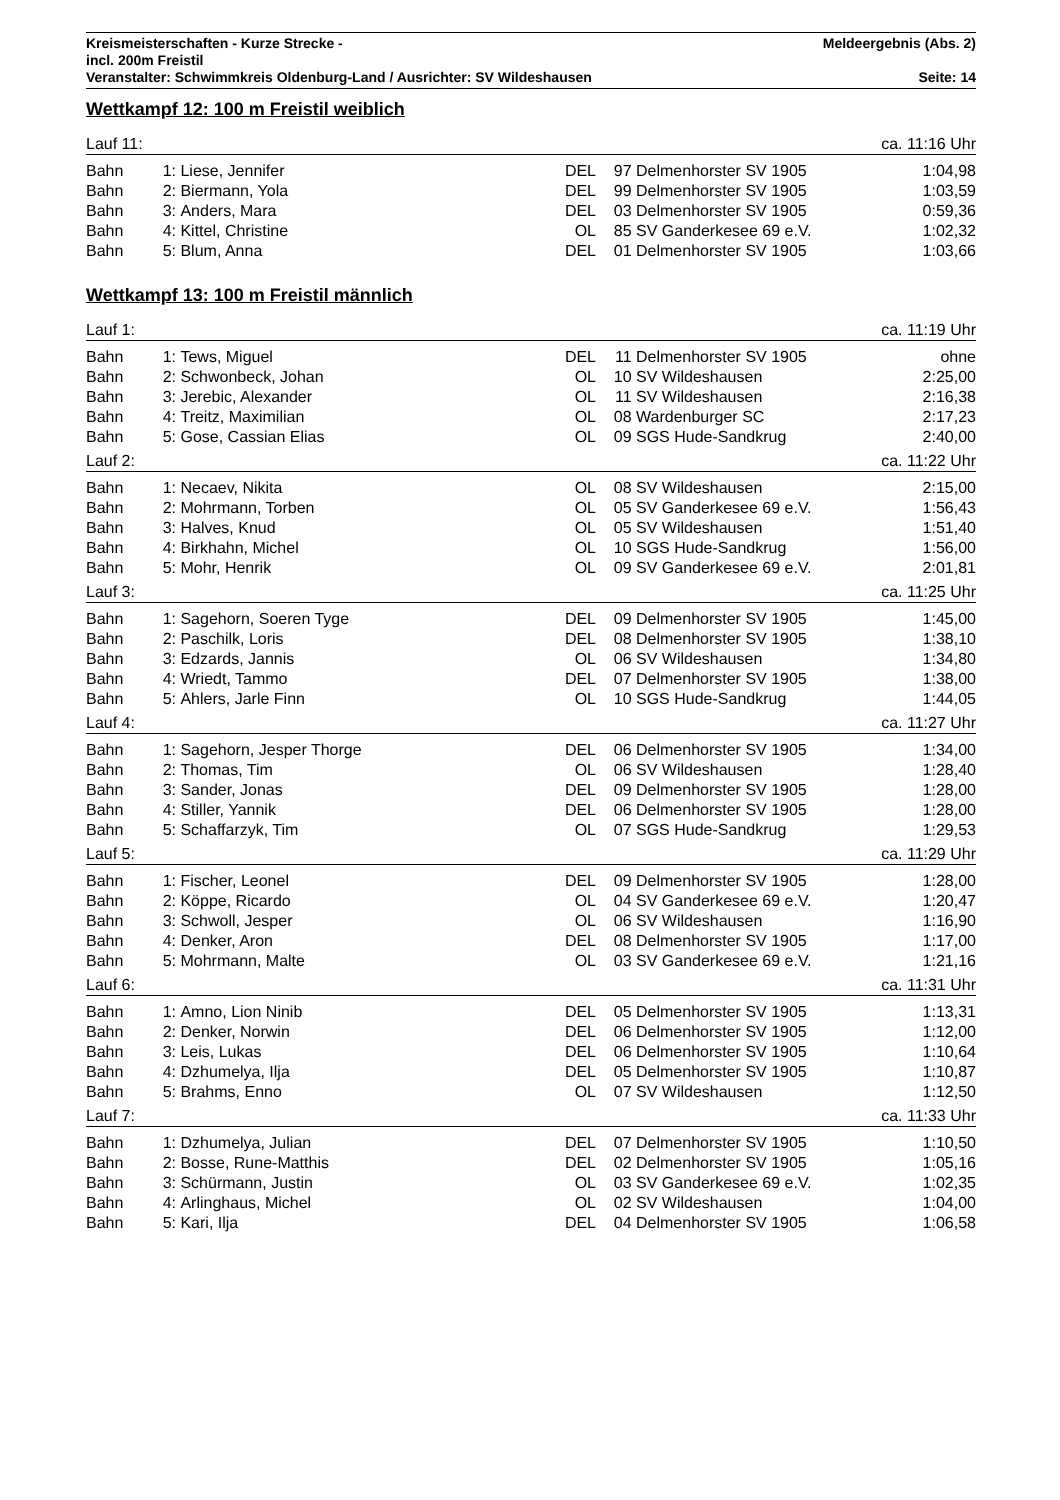Kreismeisterschaften - Kurze Strecke - Meldeergebnis (Abs. 2)
incl. 200m Freistil
Veranstalter: Schwimmkreis Oldenburg-Land / Ausrichter: SV Wildeshausen Seite: 14
Wettkampf 12: 100 m Freistil weiblich
| Lauf 11: | | | | | | ca. 11:16 Uhr |
| Bahn | 1: | Liese, Jennifer | DEL | 97 | Delmenhorster SV 1905 | 1:04,98 |
| Bahn | 2: | Biermann, Yola | DEL | 99 | Delmenhorster SV 1905 | 1:03,59 |
| Bahn | 3: | Anders, Mara | DEL | 03 | Delmenhorster SV 1905 | 0:59,36 |
| Bahn | 4: | Kittel, Christine | OL | 85 | SV Ganderkesee 69 e.V. | 1:02,32 |
| Bahn | 5: | Blum, Anna | DEL | 01 | Delmenhorster SV 1905 | 1:03,66 |
Wettkampf 13: 100 m Freistil männlich
| Lauf 1: | | | | | | ca. 11:19 Uhr |
| Bahn | 1: | Tews, Miguel | DEL | 11 | Delmenhorster SV 1905 | ohne |
| Bahn | 2: | Schwonbeck, Johan | OL | 10 | SV Wildeshausen | 2:25,00 |
| Bahn | 3: | Jerebic, Alexander | OL | 11 | SV Wildeshausen | 2:16,38 |
| Bahn | 4: | Treitz, Maximilian | OL | 08 | Wardenburger SC | 2:17,23 |
| Bahn | 5: | Gose, Cassian Elias | OL | 09 | SGS Hude-Sandkrug | 2:40,00 |
| Lauf 2: | | | | | | ca. 11:22 Uhr |
| Bahn | 1: | Necaev, Nikita | OL | 08 | SV Wildeshausen | 2:15,00 |
| Bahn | 2: | Mohrmann, Torben | OL | 05 | SV Ganderkesee 69 e.V. | 1:56,43 |
| Bahn | 3: | Halves, Knud | OL | 05 | SV Wildeshausen | 1:51,40 |
| Bahn | 4: | Birkhahn, Michel | OL | 10 | SGS Hude-Sandkrug | 1:56,00 |
| Bahn | 5: | Mohr, Henrik | OL | 09 | SV Ganderkesee 69 e.V. | 2:01,81 |
| Lauf 3: | | | | | | ca. 11:25 Uhr |
| Bahn | 1: | Sagehorn, Soeren Tyge | DEL | 09 | Delmenhorster SV 1905 | 1:45,00 |
| Bahn | 2: | Paschilk, Loris | DEL | 08 | Delmenhorster SV 1905 | 1:38,10 |
| Bahn | 3: | Edzards, Jannis | OL | 06 | SV Wildeshausen | 1:34,80 |
| Bahn | 4: | Wriedt, Tammo | DEL | 07 | Delmenhorster SV 1905 | 1:38,00 |
| Bahn | 5: | Ahlers, Jarle Finn | OL | 10 | SGS Hude-Sandkrug | 1:44,05 |
| Lauf 4: | | | | | | ca. 11:27 Uhr |
| Bahn | 1: | Sagehorn, Jesper Thorge | DEL | 06 | Delmenhorster SV 1905 | 1:34,00 |
| Bahn | 2: | Thomas, Tim | OL | 06 | SV Wildeshausen | 1:28,40 |
| Bahn | 3: | Sander, Jonas | DEL | 09 | Delmenhorster SV 1905 | 1:28,00 |
| Bahn | 4: | Stiller, Yannik | DEL | 06 | Delmenhorster SV 1905 | 1:28,00 |
| Bahn | 5: | Schaffarzyk, Tim | OL | 07 | SGS Hude-Sandkrug | 1:29,53 |
| Lauf 5: | | | | | | ca. 11:29 Uhr |
| Bahn | 1: | Fischer, Leonel | DEL | 09 | Delmenhorster SV 1905 | 1:28,00 |
| Bahn | 2: | Köppe, Ricardo | OL | 04 | SV Ganderkesee 69 e.V. | 1:20,47 |
| Bahn | 3: | Schwoll, Jesper | OL | 06 | SV Wildeshausen | 1:16,90 |
| Bahn | 4: | Denker, Aron | DEL | 08 | Delmenhorster SV 1905 | 1:17,00 |
| Bahn | 5: | Mohrmann, Malte | OL | 03 | SV Ganderkesee 69 e.V. | 1:21,16 |
| Lauf 6: | | | | | | ca. 11:31 Uhr |
| Bahn | 1: | Amno, Lion Ninib | DEL | 05 | Delmenhorster SV 1905 | 1:13,31 |
| Bahn | 2: | Denker, Norwin | DEL | 06 | Delmenhorster SV 1905 | 1:12,00 |
| Bahn | 3: | Leis, Lukas | DEL | 06 | Delmenhorster SV 1905 | 1:10,64 |
| Bahn | 4: | Dzhumelya, Ilja | DEL | 05 | Delmenhorster SV 1905 | 1:10,87 |
| Bahn | 5: | Brahms, Enno | OL | 07 | SV Wildeshausen | 1:12,50 |
| Lauf 7: | | | | | | ca. 11:33 Uhr |
| Bahn | 1: | Dzhumelya, Julian | DEL | 07 | Delmenhorster SV 1905 | 1:10,50 |
| Bahn | 2: | Bosse, Rune-Matthis | DEL | 02 | Delmenhorster SV 1905 | 1:05,16 |
| Bahn | 3: | Schürmann, Justin | OL | 03 | SV Ganderkesee 69 e.V. | 1:02,35 |
| Bahn | 4: | Arlinghaus, Michel | OL | 02 | SV Wildeshausen | 1:04,00 |
| Bahn | 5: | Kari, Ilja | DEL | 04 | Delmenhorster SV 1905 | 1:06,58 |